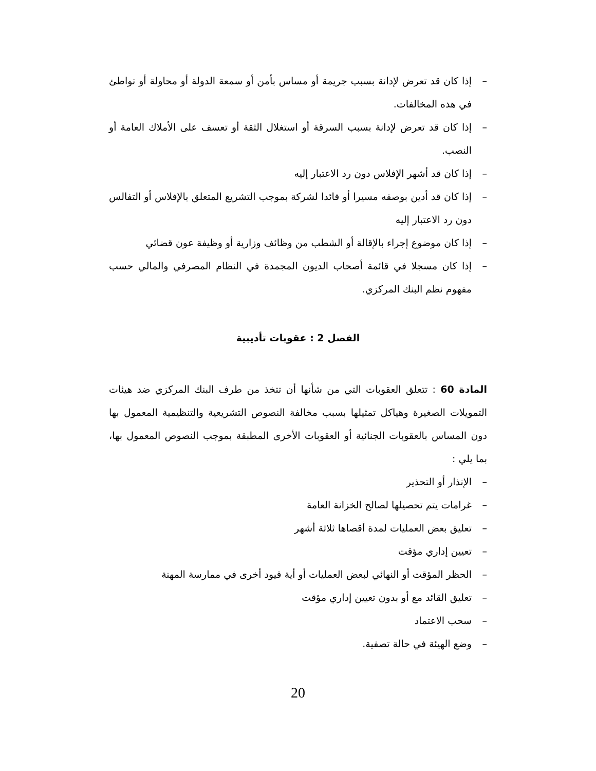– إذا كان قد تعرض لإدانة بسبب جريمة أو مساس بأمن أو سمعة الدولة أو محاولة أو تواطئ في هذه المخالفات.
– إذا كان قد تعرض لإدانة بسبب السرقة أو استغلال الثقة أو تعسف على الأملاك العامة أو النصب.
– إذا كان قد أشهر الإفلاس دون رد الاعتبار إليه
– إذا كان قد أدين بوصفه مسيرا أو قائدا لشركة بموجب التشريع المتعلق بالإفلاس أو التفالس دون رد الاعتبار إليه
– إذا كان موضوع إجراء بالإقالة أو الشطب من وظائف وزارية أو وظيفة عون قضائي
– إذا كان مسجلا في قائمة أصحاب الديون المجمدة في النظام المصرفي والمالي حسب مفهوم نظم البنك المركزي.
الفصل 2 : عقوبات تأديبية
المادة 60 : تتعلق العقوبات التي من شأنها أن تتخذ من طرف البنك المركزي ضد هيئات التمويلات الصغيرة وهياكل تمثيلها بسبب مخالفة النصوص التشريعية والتنظيمية المعمول بها دون المساس بالعقوبات الجنائية أو العقوبات الأخرى المطبقة بموجب النصوص المعمول بها، بما يلي :
– الإنذار أو التحذير
– غرامات يتم تحصيلها لصالح الخزانة العامة
– تعليق بعض العمليات لمدة أقصاها ثلاثة أشهر
– تعيين إداري مؤقت
– الحظر المؤقت أو النهائي لبعض العمليات أو أية قيود أخرى في ممارسة المهنة
– تعليق القائد مع أو بدون تعيين إداري مؤقت
– سحب الاعتماد
– وضع الهيئة في حالة تصفية.
20